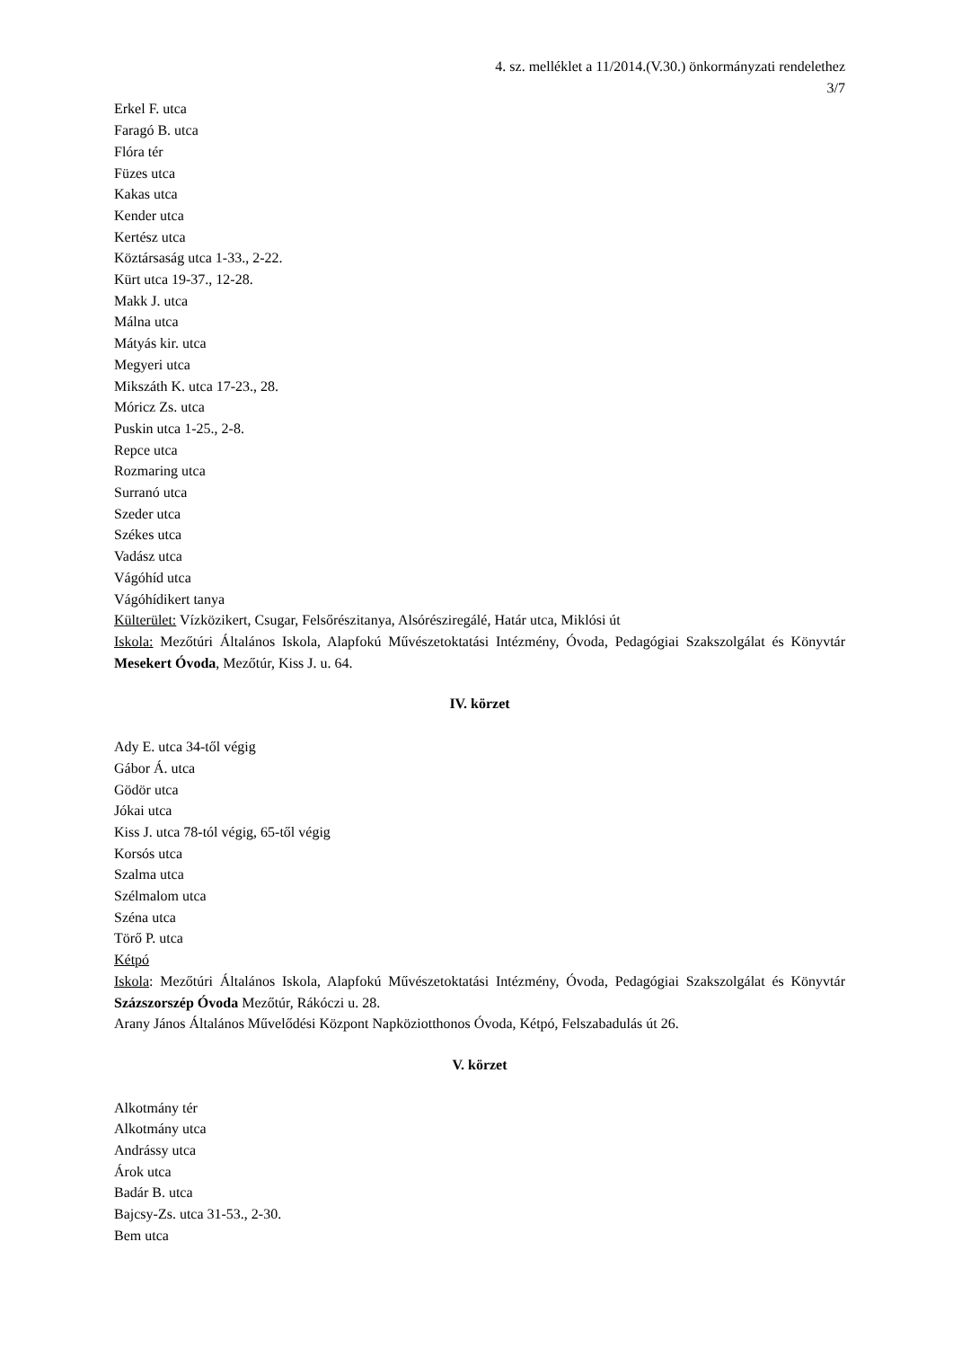4. sz. melléklet a 11/2014.(V.30.) önkormányzati rendelethez
3/7
Erkel F. utca
Faragó B. utca
Flóra tér
Füzes utca
Kakas utca
Kender utca
Kertész utca
Köztársaság utca 1-33., 2-22.
Kürt utca 19-37., 12-28.
Makk J. utca
Málna utca
Mátyás kir. utca
Megyeri utca
Mikszáth K. utca 17-23., 28.
Móricz Zs. utca
Puskin utca 1-25., 2-8.
Repce utca
Rozmaring utca
Surranó utca
Szeder utca
Székes utca
Vadász utca
Vágóhíd utca
Vágóhídikert tanya
Külterület: Vízközikert, Csugar, Felsőrészitanya, Alsórésziregálé, Határ utca, Miklósi út
Iskola: Mezőtúri Általános Iskola, Alapfokú Művészetoktatási Intézmény, Óvoda, Pedagógiai Szakszolgálat és Könyvtár Mesekert Óvoda, Mezőtúr, Kiss J. u. 64.
IV. körzet
Ady E. utca 34-től végig
Gábor Á. utca
Gödör utca
Jókai utca
Kiss J. utca 78-tól végig, 65-től végig
Korsós utca
Szalma utca
Szélmalom utca
Széna utca
Törő P. utca
Kétpó
Iskola: Mezőtúri Általános Iskola, Alapfokú Művészetoktatási Intézmény, Óvoda, Pedagógiai Szakszolgálat és Könyvtár Százszorszép Óvoda Mezőtúr, Rákóczi u. 28.
Arany János Általános Művelődési Központ Napköziotthonos Óvoda, Kétpó, Felszabadulás út 26.
V. körzet
Alkotmány tér
Alkotmány utca
Andrássy utca
Árok utca
Badár B. utca
Bajcsy-Zs. utca 31-53., 2-30.
Bem utca